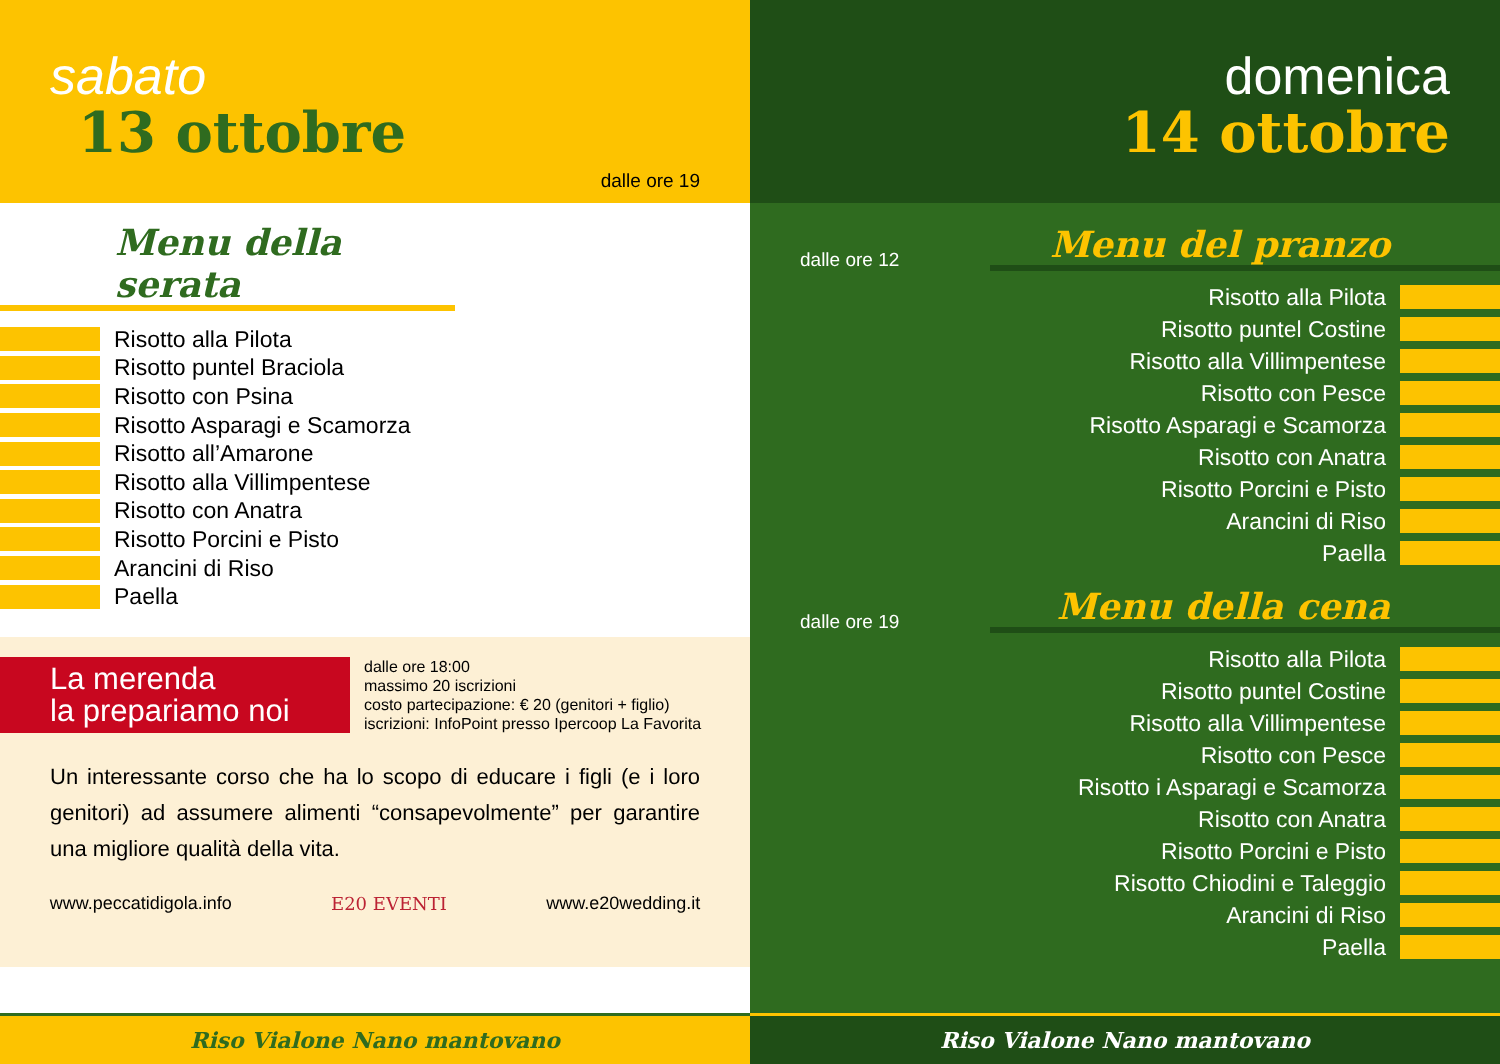sabato
13 ottobre
dalle ore 19
Menu della serata
Risotto alla Pilota
Risotto puntel Braciola
Risotto con Psina
Risotto Asparagi e Scamorza
Risotto all’Amarone
Risotto alla Villimpentese
Risotto con Anatra
Risotto Porcini e Pisto
Arancini di Riso
Paella
La merenda
la prepariamo noi
dalle ore 18:00
massimo 20 iscrizioni
costo partecipazione: € 20 (genitori + figlio)
iscrizioni: InfoPoint presso Ipercoop La Favorita
Un interessante corso che ha lo scopo di educare i figli (e i loro genitori) ad assumere alimenti “consapevolmente” per garantire una migliore qualità della vita.
www.peccatidigola.info E20 EVENTI www.e20wedding.it
Riso Vialone Nano mantovano
domenica
14 ottobre
dalle ore 12 Menu del pranzo
Risotto alla Pilota
Risotto puntel Costine
Risotto alla Villimpentese
Risotto con Pesce
Risotto Asparagi e Scamorza
Risotto con Anatra
Risotto Porcini e Pisto
Arancini di Riso
Paella
dalle ore 19 Menu della cena
Risotto alla Pilota
Risotto puntel Costine
Risotto alla Villimpentese
Risotto con Pesce
Risotto i Asparagi e Scamorza
Risotto con Anatra
Risotto Porcini e Pisto
Risotto Chiodini e Taleggio
Arancini di Riso
Paella
Riso Vialone Nano mantovano